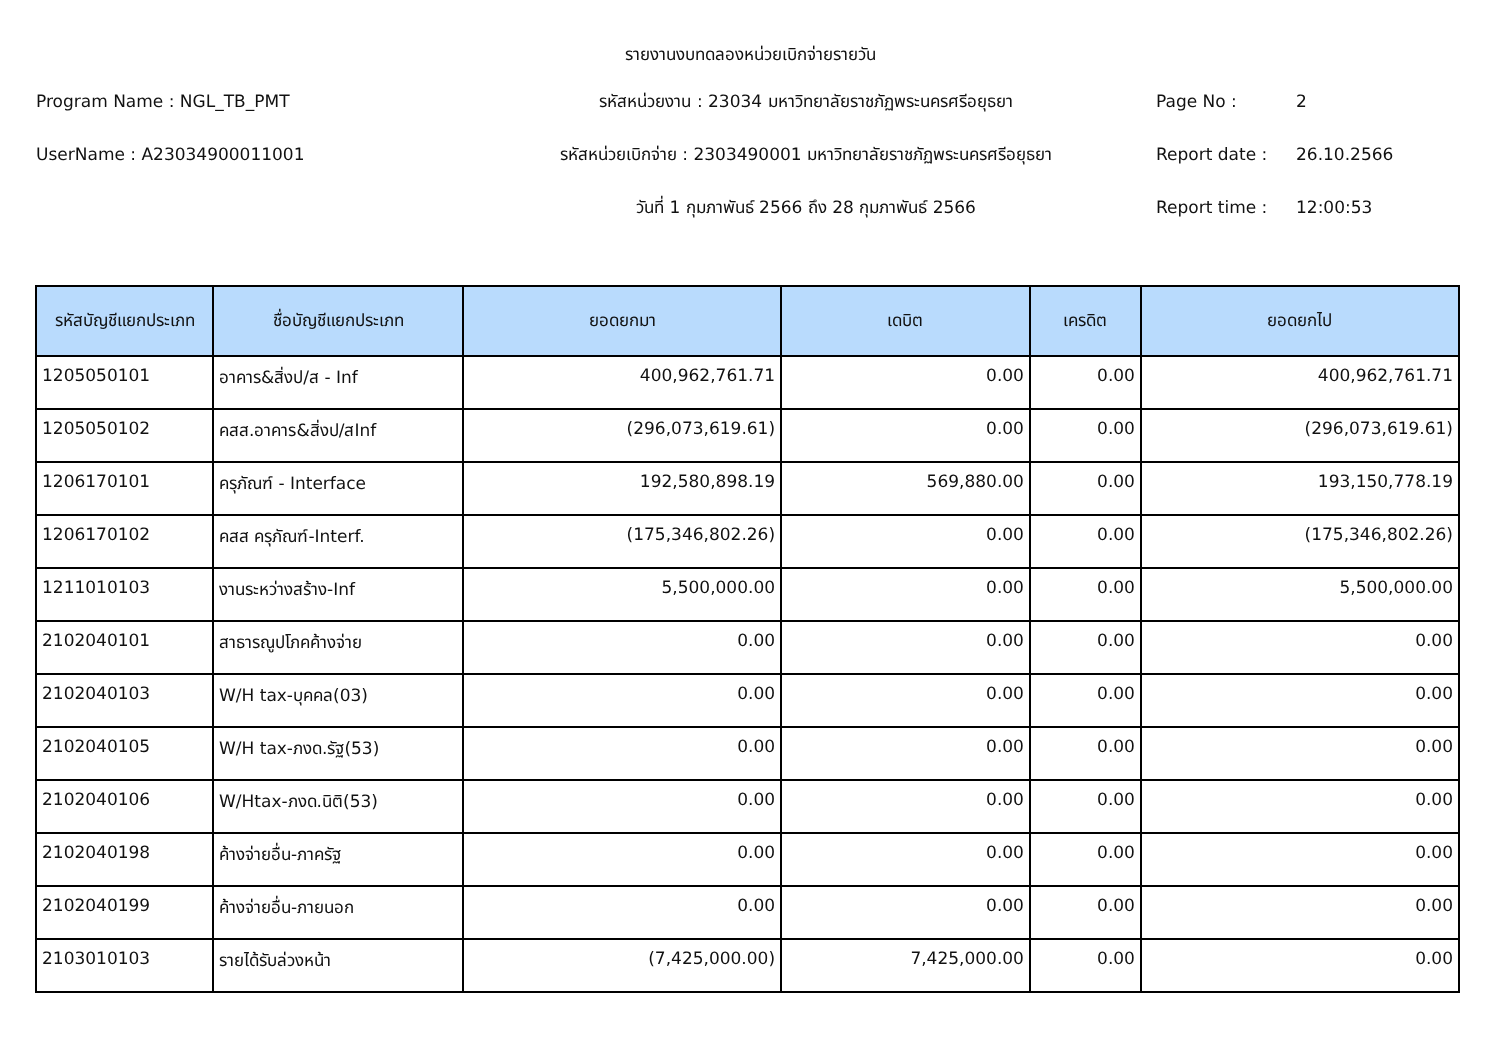รายงานงบทดลองหน่วยเบิกจ่ายรายวัน
Program Name : NGL_TB_PMT
รหัสหน่วยงาน : 23034 มหาวิทยาลัยราชภัฏพระนครศรีอยุธยา
Page No :
2
UserName : A23034900011001
รหัสหน่วยเบิกจ่าย : 2303490001 มหาวิทยาลัยราชภัฏพระนครศรีอยุธยา
Report date :
26.10.2566
วันที่ 1 กุมภาพันธ์ 2566 ถึง 28 กุมภาพันธ์ 2566
Report time :
12:00:53
| รหัสบัญชีแยกประเภท | ชื่อบัญชีแยกประเภท | ยอดยกมา | เดบิต | เครดิต | ยอดยกไป |
| --- | --- | --- | --- | --- | --- |
| 1205050101 | อาคาร&สิ่งป/ส - Inf | 400,962,761.71 | 0.00 | 0.00 | 400,962,761.71 |
| 1205050102 | คสส.อาคาร&สิ่งป/สInf | (296,073,619.61) | 0.00 | 0.00 | (296,073,619.61) |
| 1206170101 | ครุภัณฑ์ - Interface | 192,580,898.19 | 569,880.00 | 0.00 | 193,150,778.19 |
| 1206170102 | คสส ครุภัณฑ์-Interf. | (175,346,802.26) | 0.00 | 0.00 | (175,346,802.26) |
| 1211010103 | งานระหว่างสร้าง-Inf | 5,500,000.00 | 0.00 | 0.00 | 5,500,000.00 |
| 2102040101 | สาธารณูปโภคค้างจ่าย | 0.00 | 0.00 | 0.00 | 0.00 |
| 2102040103 | W/H tax-บุคคล(03) | 0.00 | 0.00 | 0.00 | 0.00 |
| 2102040105 | W/H tax-ภงด.รัฐ(53) | 0.00 | 0.00 | 0.00 | 0.00 |
| 2102040106 | W/Htax-ภงด.นิติ(53) | 0.00 | 0.00 | 0.00 | 0.00 |
| 2102040198 | ค้างจ่ายอื่น-ภาครัฐ | 0.00 | 0.00 | 0.00 | 0.00 |
| 2102040199 | ค้างจ่ายอื่น-ภายนอก | 0.00 | 0.00 | 0.00 | 0.00 |
| 2103010103 | รายได้รับล่วงหน้า | (7,425,000.00) | 7,425,000.00 | 0.00 | 0.00 |